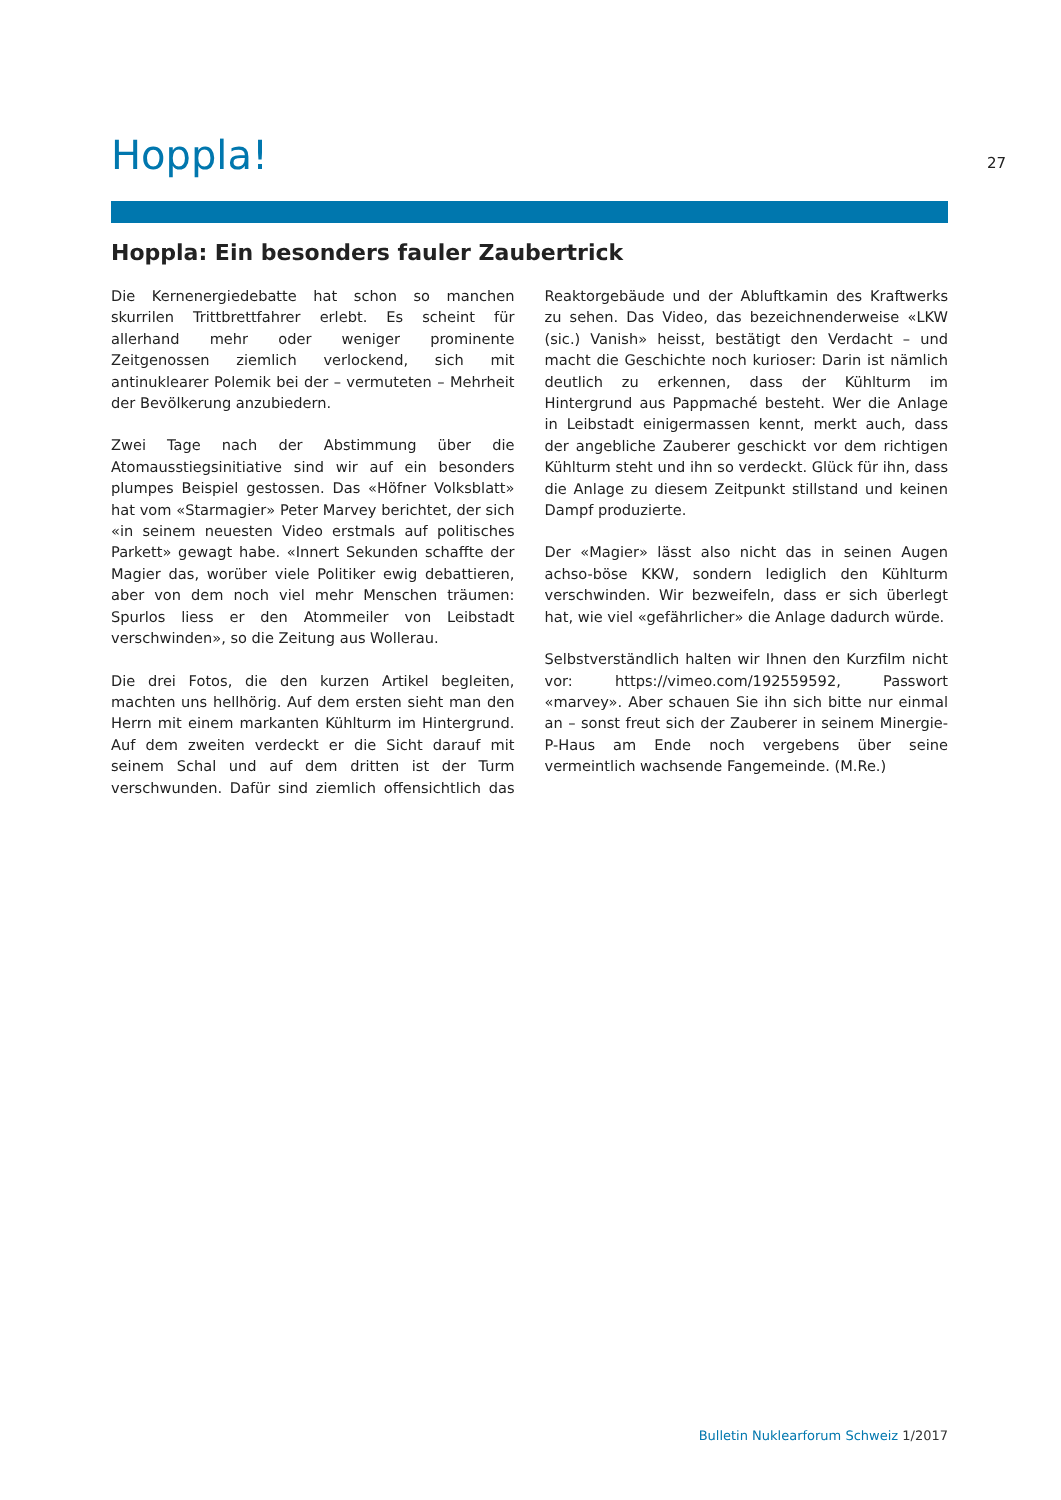Hoppla!
27
Hoppla: Ein besonders fauler Zaubertrick
Die Kernenergiedebatte hat schon so manchen skurrilen Trittbrettfahrer erlebt. Es scheint für allerhand mehr oder weniger prominente Zeitgenossen ziemlich verlockend, sich mit antinuklearer Polemik bei der – vermuteten – Mehrheit der Bevölkerung anzubiedern.
Zwei Tage nach der Abstimmung über die Atomausstiegsinitiative sind wir auf ein besonders plumpes Beispiel gestossen. Das «Höfner Volksblatt» hat vom «Starmagier» Peter Marvey berichtet, der sich «in seinem neuesten Video erstmals auf politisches Parkett» gewagt habe. «Innert Sekunden schaffte der Magier das, worüber viele Politiker ewig debattieren, aber von dem noch viel mehr Menschen träumen: Spurlos liess er den Atommeiler von Leibstadt verschwinden», so die Zeitung aus Wollerau.
Die drei Fotos, die den kurzen Artikel begleiten, machten uns hellhörig. Auf dem ersten sieht man den Herrn mit einem markanten Kühlturm im Hintergrund. Auf dem zweiten verdeckt er die Sicht darauf mit seinem Schal und auf dem dritten ist der Turm verschwunden. Dafür sind ziemlich offensichtlich das Reaktorgebäude und der Abluftkamin des Kraftwerks zu sehen. Das Video, das bezeichnenderweise «LKW (sic.) Vanish» heisst, bestätigt den Verdacht – und macht die Geschichte noch kurioser: Darin ist nämlich deutlich zu erkennen, dass der Kühlturm im Hintergrund aus Pappmaché besteht. Wer die Anlage in Leibstadt einigermassen kennt, merkt auch, dass der angebliche Zauberer geschickt vor dem richtigen Kühlturm steht und ihn so verdeckt. Glück für ihn, dass die Anlage zu diesem Zeitpunkt stillstand und keinen Dampf produzierte.
Der «Magier» lässt also nicht das in seinen Augen achso-böse KKW, sondern lediglich den Kühlturm verschwinden. Wir bezweifeln, dass er sich überlegt hat, wie viel «gefährlicher» die Anlage dadurch würde.
Selbstverständlich halten wir Ihnen den Kurzfilm nicht vor: https://vimeo.com/192559592, Passwort «marvey». Aber schauen Sie ihn sich bitte nur einmal an – sonst freut sich der Zauberer in seinem Minergie-P-Haus am Ende noch vergebens über seine vermeintlich wachsende Fangemeinde. (M.Re.)
Bulletin Nuklearforum Schweiz 1/2017